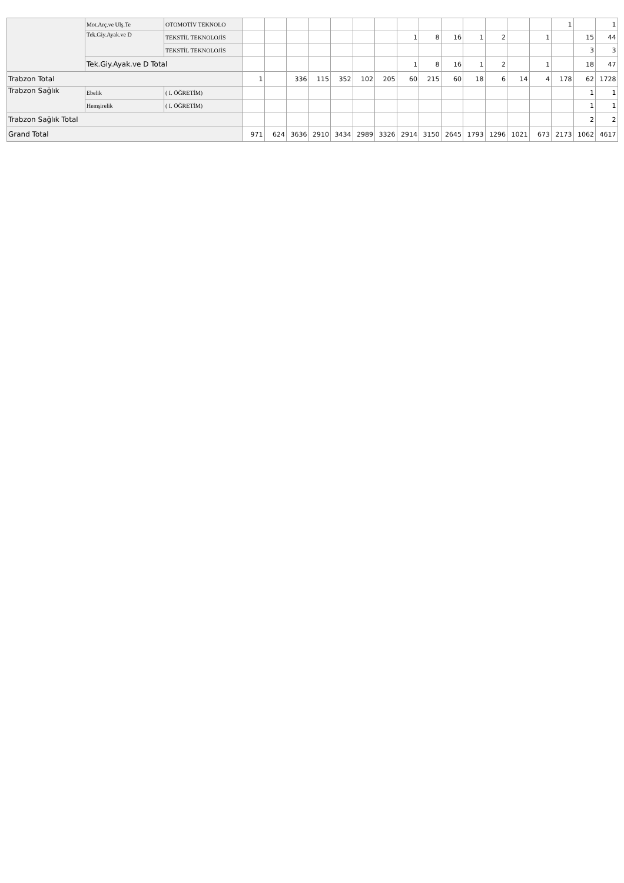| | Mot.Arç.ve Ulş.Te | OTOMOTİV TEKNOLO | | | | | | | | | | | | | | | 1 | | 1 |
| | Tek.Giy.Ayak.ve D | TEKSTİL TEKNOLOJİS | | | | | | | | 1 | 8 | 16 | 1 | 2 | | 1 | | 15 | 44 |
| | | TEKSTİL TEKNOLOJİS | | | | | | | | | | | | | | | | 3 | 3 |
| | Tek.Giy.Ayak.ve D Total | | | | | | | | | 1 | 8 | 16 | 1 | 2 | | 1 | | 18 | 47 |
| Trabzon Total | | | 1 | | 336 | 115 | 352 | 102 | 205 | 60 | 215 | 60 | 18 | 6 | 14 | 4 | 178 | 62 | 1728 |
| Trabzon Sağlık | Ebelik | ( I. ÖĞRETİM) | | | | | | | | | | | | | | | | 1 | 1 |
| | Hemşirelik | ( I. ÖĞRETİM) | | | | | | | | | | | | | | | | 1 | 1 |
| Trabzon Sağlık Total | | | | | | | | | | | | | | | | | | 2 | 2 |
| Grand Total | | | 971 | 624 | 3636 | 2910 | 3434 | 2989 | 3326 | 2914 | 3150 | 2645 | 1793 | 1296 | 1021 | 673 | 2173 | 1062 | 4617 |